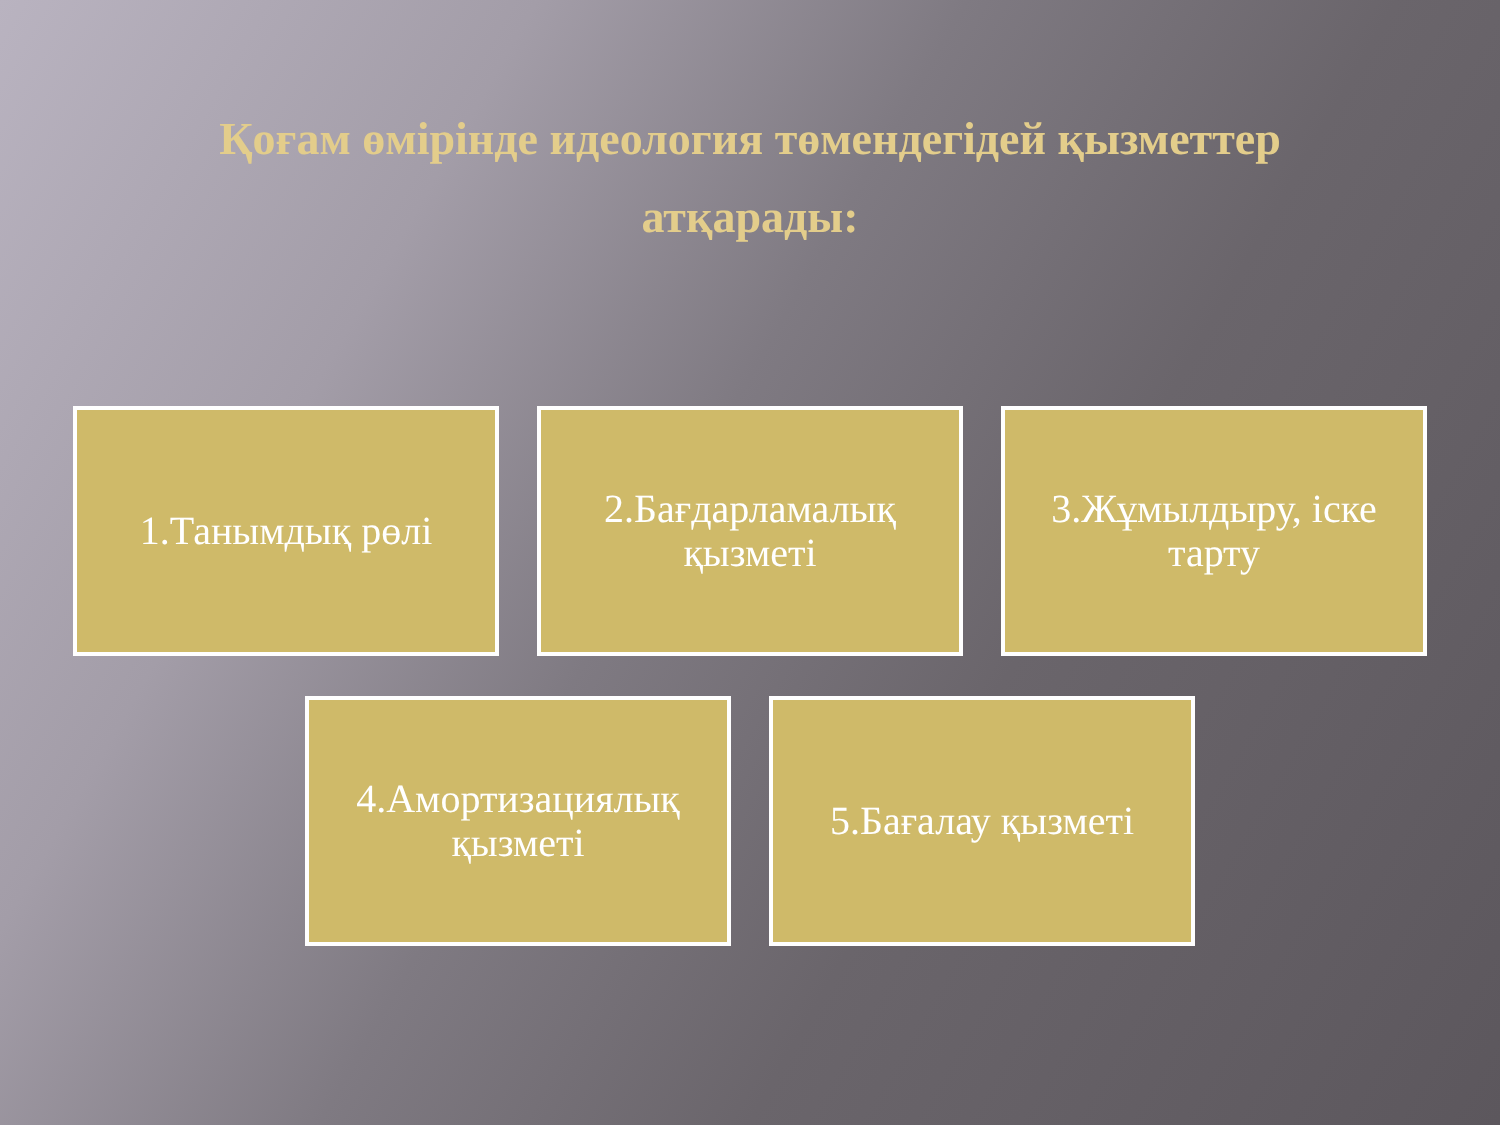Қоғам өмірінде идеология төмендегідей қызметтер атқарады:
1.Танымдық рөлі 2.Бағдарламалық қызметі
3.Жұмылдыру, іске тарту
4.Амортизациялық қызметі
5.Бағалау қызметі